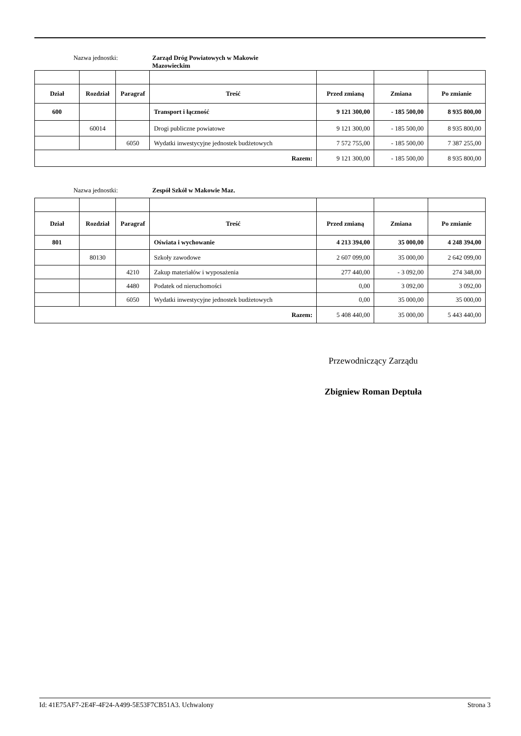Nazwa jednostki:
Zarząd Dróg Powiatowych w Makowie Mazowieckim
| Dział | Rozdział | Paragraf | Treść | Przed zmianą | Zmiana | Po zmianie |
| --- | --- | --- | --- | --- | --- | --- |
| 600 | | | Transport i łączność | 9 121 300,00 | - 185 500,00 | 8 935 800,00 |
| | 60014 | | Drogi publiczne powiatowe | 9 121 300,00 | - 185 500,00 | 8 935 800,00 |
| | | 6050 | Wydatki inwestycyjne jednostek budżetowych | 7 572 755,00 | - 185 500,00 | 7 387 255,00 |
| Razem: | | | | 9 121 300,00 | - 185 500,00 | 8 935 800,00 |
Nazwa jednostki:
Zespół Szkół w Makowie Maz.
| Dział | Rozdział | Paragraf | Treść | Przed zmianą | Zmiana | Po zmianie |
| --- | --- | --- | --- | --- | --- | --- |
| 801 | | | Oświata i wychowanie | 4 213 394,00 | 35 000,00 | 4 248 394,00 |
| | 80130 | | Szkoły zawodowe | 2 607 099,00 | 35 000,00 | 2 642 099,00 |
| | | 4210 | Zakup materiałów i wyposażenia | 277 440,00 | - 3 092,00 | 274 348,00 |
| | | 4480 | Podatek od nieruchomości | 0,00 | 3 092,00 | 3 092,00 |
| | | 6050 | Wydatki inwestycyjne jednostek budżetowych | 0,00 | 35 000,00 | 35 000,00 |
| Razem: | | | | 5 408 440,00 | 35 000,00 | 5 443 440,00 |
Przewodniczący Zarządu
Zbigniew Roman Deptuła
Id: 41E75AF7-2E4F-4F24-A499-5E53F7CB51A3. Uchwalony Strona 3